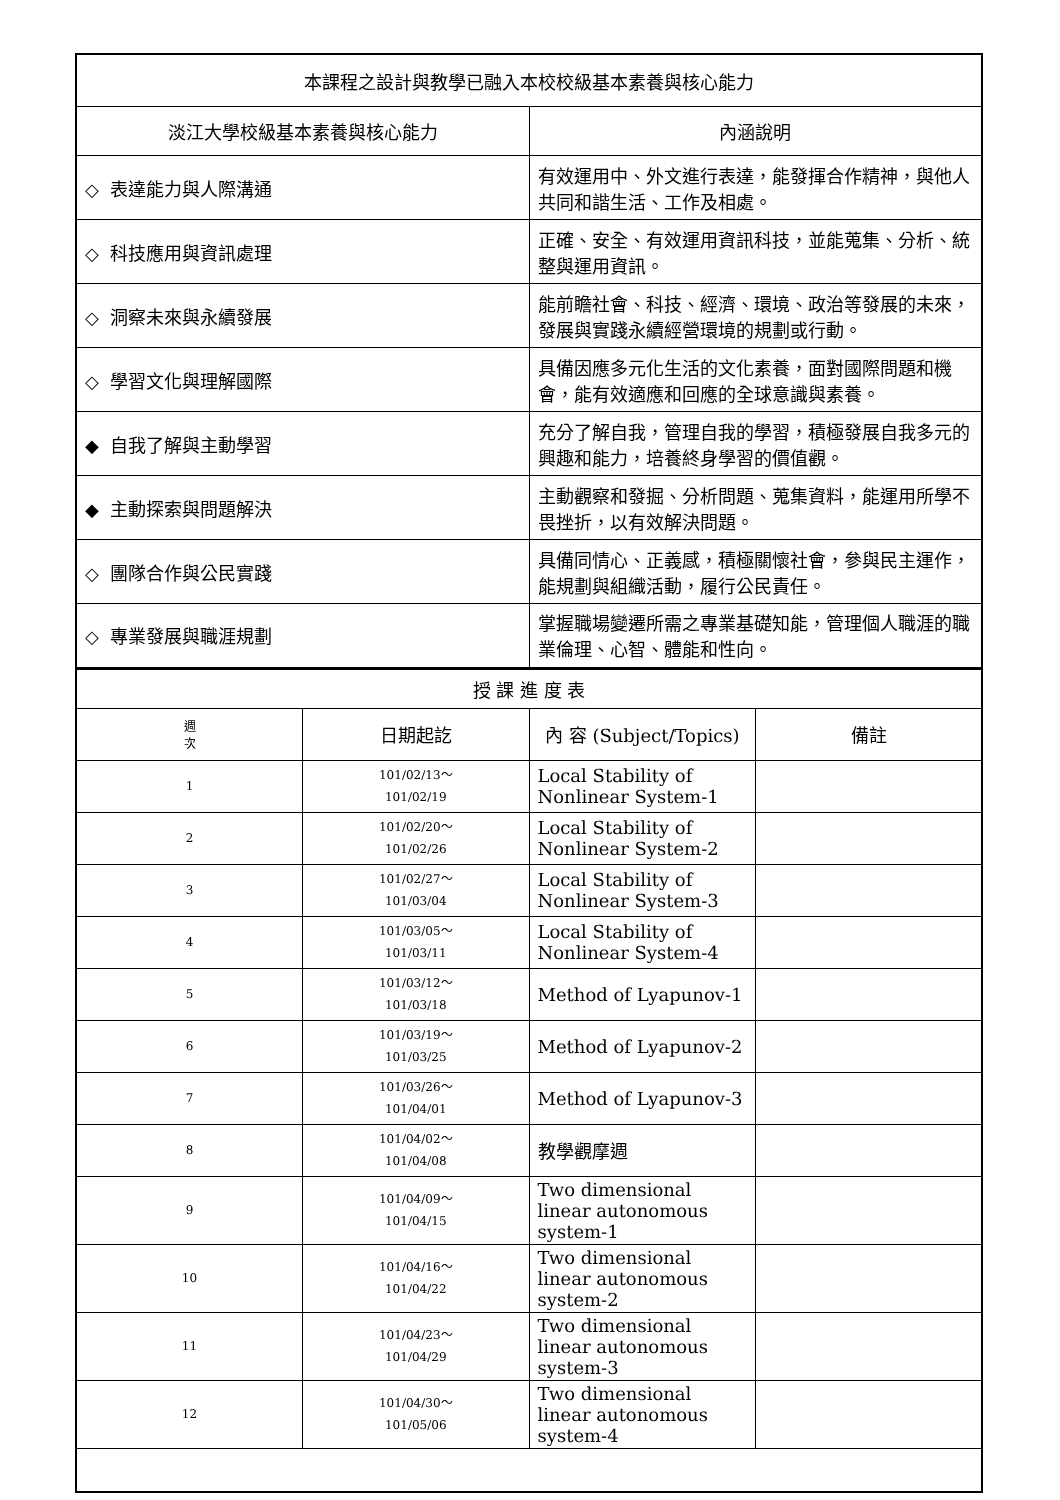| 本課程之設計與教學已融入本校校級基本素養與核心能力 | |
| 淡江大學校級基本素養與核心能力 | 內涵說明 |
| ◇ 表達能力與人際溝通 | 有效運用中、外文進行表達，能發揮合作精神，與他人共同和諧生活、工作及相處。 |
| ◇ 科技應用與資訊處理 | 正確、安全、有效運用資訊科技，並能蒐集、分析、統整與運用資訊。 |
| ◇ 洞察未來與永續發展 | 能前瞻社會、科技、經濟、環境、政治等發展的未來，發展與實踐永續經營環境的規劃或行動。 |
| ◇ 學習文化與理解國際 | 具備因應多元化生活的文化素養，面對國際問題和機會，能有效適應和回應的全球意識與素養。 |
| ◆ 自我了解與主動學習 | 充分了解自我，管理自我的學習，積極發展自我多元的興趣和能力，培養終身學習的價值觀。 |
| ◆ 主動探索與問題解決 | 主動觀察和發掘、分析問題、蒐集資料，能運用所學不畏挫折，以有效解決問題。 |
| ◇ 團隊合作與公民實踐 | 具備同情心、正義感，積極關懷社會，參與民主運作，能規劃與組織活動，履行公民責任。 |
| ◇ 專業發展與職涯規劃 | 掌握職場變遷所需之專業基礎知能，管理個人職涯的職業倫理、心智、體能和性向。 |
| 授 課 進 度 表 | | | |
| 週 次 | 日期起訖 | 內 容 (Subject/Topics) | 備註 |
| 1 | 101/02/13～ 101/02/19 | Local Stability of Nonlinear System-1 | |
| 2 | 101/02/20～ 101/02/26 | Local Stability of Nonlinear System-2 | |
| 3 | 101/02/27～ 101/03/04 | Local Stability of Nonlinear System-3 | |
| 4 | 101/03/05～ 101/03/11 | Local Stability of Nonlinear System-4 | |
| 5 | 101/03/12～ 101/03/18 | Method of Lyapunov-1 | |
| 6 | 101/03/19～ 101/03/25 | Method of Lyapunov-2 | |
| 7 | 101/03/26～ 101/04/01 | Method of Lyapunov-3 | |
| 8 | 101/04/02～ 101/04/08 | 教學觀摩週 | |
| 9 | 101/04/09～ 101/04/15 | Two dimensional linear autonomous system-1 | |
| 10 | 101/04/16～ 101/04/22 | Two dimensional linear autonomous system-2 | |
| 11 | 101/04/23～ 101/04/29 | Two dimensional linear autonomous system-3 | |
| 12 | 101/04/30～ 101/05/06 | Two dimensional linear autonomous system-4 | |